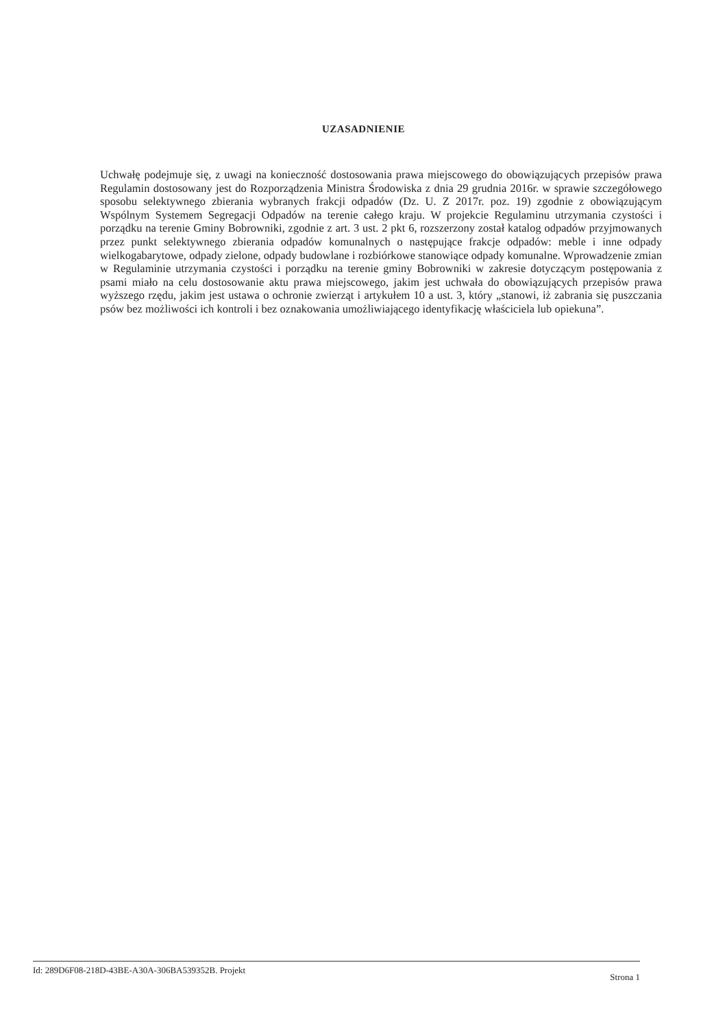UZASADNIENIE
Uchwałę podejmuje się, z uwagi na konieczność dostosowania prawa miejscowego do obowiązujących przepisów prawa Regulamin dostosowany jest do Rozporządzenia Ministra Środowiska z dnia 29 grudnia 2016r. w sprawie szczegółowego sposobu selektywnego zbierania wybranych frakcji odpadów (Dz. U. Z 2017r. poz. 19) zgodnie z obowiązującym Wspólnym Systemem Segregacji Odpadów na terenie całego kraju. W projekcie Regulaminu utrzymania czystości i porządku na terenie Gminy Bobrowniki, zgodnie z art. 3 ust. 2 pkt 6, rozszerzony został katalog odpadów przyjmowanych przez punkt selektywnego zbierania odpadów komunalnych o następujące frakcje odpadów: meble i inne odpady wielkogabarytowe, odpady zielone, odpady budowlane i rozbiórkowe stanowiące odpady komunalne. Wprowadzenie zmian w Regulaminie utrzymania czystości i porządku na terenie gminy Bobrowniki w zakresie dotyczącym postępowania z psami miało na celu dostosowanie aktu prawa miejscowego, jakim jest uchwała do obowiązujących przepisów prawa wyższego rzędu, jakim jest ustawa o ochronie zwierząt i artykułem 10 a ust. 3, który „stanowi, iż zabrania się puszczania psów bez możliwości ich kontroli i bez oznakowania umożliwiającego identyfikację właściciela lub opiekuna”.
Id: 289D6F08-218D-43BE-A30A-306BA539352B. Projekt Strona 1